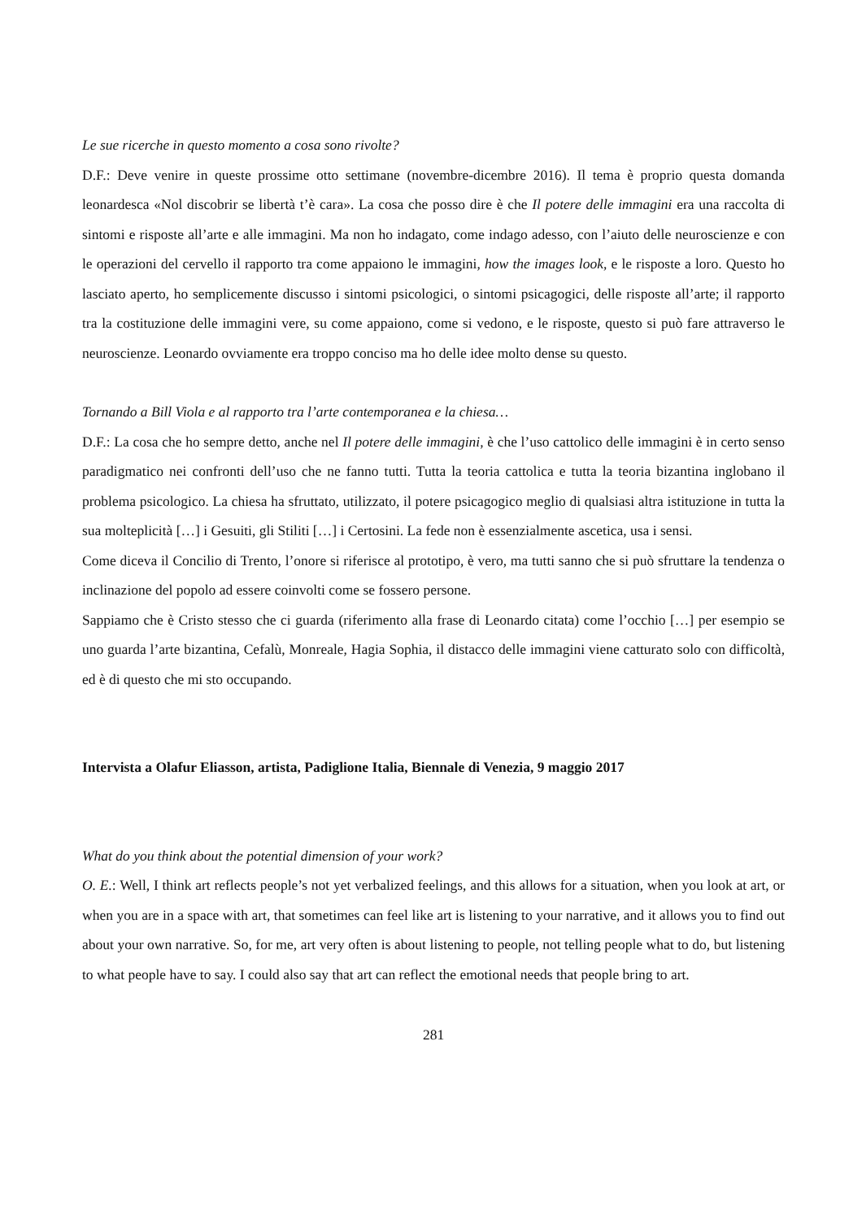Le sue ricerche in questo momento a cosa sono rivolte?
D.F.: Deve venire in queste prossime otto settimane (novembre-dicembre 2016). Il tema è proprio questa domanda leonardesca «Nol discobrir se libertà t’è cara». La cosa che posso dire è che Il potere delle immagini era una raccolta di sintomi e risposte all’arte e alle immagini. Ma non ho indagato, come indago adesso, con l’aiuto delle neuroscienze e con le operazioni del cervello il rapporto tra come appaiono le immagini, how the images look, e le risposte a loro. Questo ho lasciato aperto, ho semplicemente discusso i sintomi psicologici, o sintomi psicagogici, delle risposte all’arte; il rapporto tra la costituzione delle immagini vere, su come appaiono, come si vedono, e le risposte, questo si può fare attraverso le neuroscienze. Leonardo ovviamente era troppo conciso ma ho delle idee molto dense su questo.
Tornando a Bill Viola e al rapporto tra l’arte contemporanea e la chiesa…
D.F.: La cosa che ho sempre detto, anche nel Il potere delle immagini, è che l’uso cattolico delle immagini è in certo senso paradigmatico nei confronti dell’uso che ne fanno tutti. Tutta la teoria cattolica e tutta la teoria bizantina inglobano il problema psicologico. La chiesa ha sfruttato, utilizzato, il potere psicagogico meglio di qualsiasi altra istituzione in tutta la sua molteplicità […] i Gesuiti, gli Stiliti […] i Certosini. La fede non è essenzialmente ascetica, usa i sensi.
Come diceva il Concilio di Trento, l’onore si riferisce al prototipo, è vero, ma tutti sanno che si può sfruttare la tendenza o inclinazione del popolo ad essere coinvolti come se fossero persone.
Sappiamo che è Cristo stesso che ci guarda (riferimento alla frase di Leonardo citata) come l’occhio […] per esempio se uno guarda l’arte bizantina, Cefalù, Monreale, Hagia Sophia, il distacco delle immagini viene catturato solo con difficoltà, ed è di questo che mi sto occupando.
Intervista a Olafur Eliasson, artista, Padiglione Italia, Biennale di Venezia, 9 maggio 2017
What do you think about the potential dimension of your work?
O. E.: Well, I think art reflects people’s not yet verbalized feelings, and this allows for a situation, when you look at art, or when you are in a space with art, that sometimes can feel like art is listening to your narrative, and it allows you to find out about your own narrative. So, for me, art very often is about listening to people, not telling people what to do, but listening to what people have to say. I could also say that art can reflect the emotional needs that people bring to art.
281